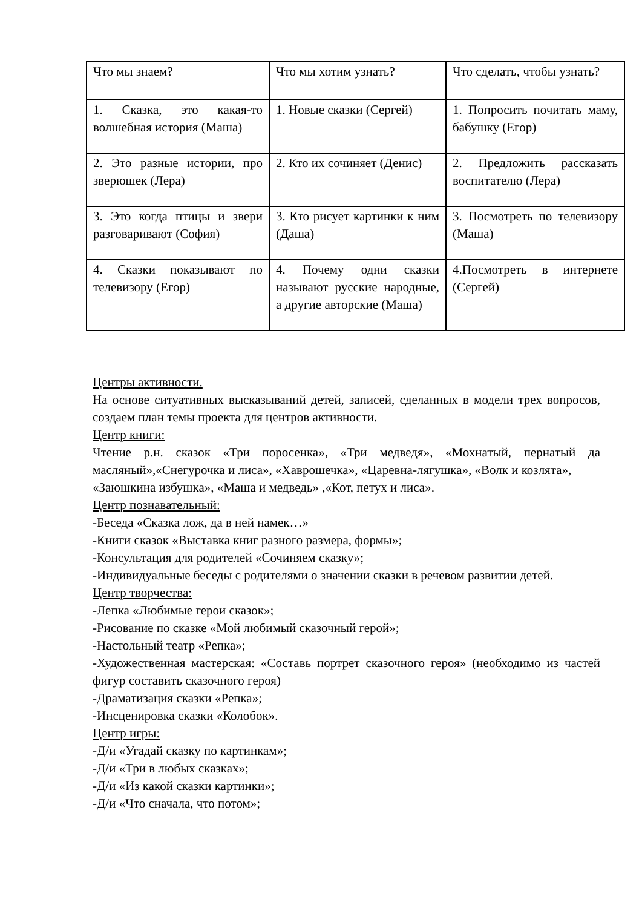| Что мы знаем? | Что мы хотим узнать? | Что сделать, чтобы узнать? |
| 1. Сказка, это какая-то волшебная история (Маша) | 1. Новые сказки (Сергей) | 1. Попросить почитать маму, бабушку (Егор) |
| 2. Это разные истории, про зверюшек (Лера) | 2. Кто их сочиняет (Денис) | 2. Предложить рассказать воспитателю (Лера) |
| 3. Это когда птицы и звери разговаривают (София) | 3. Кто рисует картинки к ним (Даша) | 3. Посмотреть по телевизору (Маша) |
| 4. Сказки показывают по телевизору (Егор) | 4. Почему одни сказки называют русские народные, а другие авторские (Маша) | 4.Посмотреть в интернете (Сергей) |
Центры активности.
На основе ситуативных высказываний детей, записей, сделанных в модели трех вопросов, создаем план темы проекта для центров активности.
Центр книги:
Чтение р.н. сказок «Три поросенка», «Три медведя», «Мохнатый, пернатый да масляный»,«Снегурочка и лиса», «Хаврошечка», «Царевна-лягушка», «Волк и козлята»,
«Заюшкина избушка», «Маша и медведь» ,«Кот, петух и лиса».
Центр познавательный:
-Беседа «Сказка лож, да в ней намек…»
-Книги сказок «Выставка книг разного размера, формы»;
-Консультация для родителей «Сочиняем сказку»;
-Индивидуальные беседы с родителями о значении сказки в речевом развитии детей.
Центр творчества:
-Лепка «Любимые герои сказок»;
-Рисование по сказке «Мой любимый сказочный герой»;
-Настольный театр «Репка»;
-Художественная мастерская: «Составь портрет сказочного героя» (необходимо из частей фигур составить сказочного героя)
-Драматизация сказки «Репка»;
-Инсценировка сказки «Колобок».
Центр игры:
-Д/и «Угадай сказку по картинкам»;
-Д/и «Три в любых сказках»;
-Д/и «Из какой сказки картинки»;
-Д/и «Что сначала, что потом»;